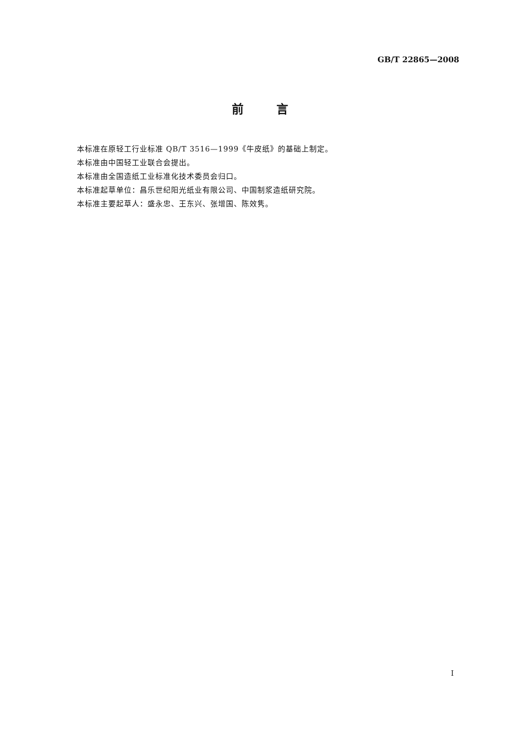GB/T 22865—2008
前 言
本标准在原轻工行业标准 QB/T 3516—1999《牛皮纸》的基础上制定。
本标准由中国轻工业联合会提出。
本标准由全国造纸工业标准化技术委员会归口。
本标准起草单位：昌乐世纪阳光纸业有限公司、中国制浆造纸研究院。
本标准主要起草人：盛永忠、王东兴、张增国、陈效隽。
I